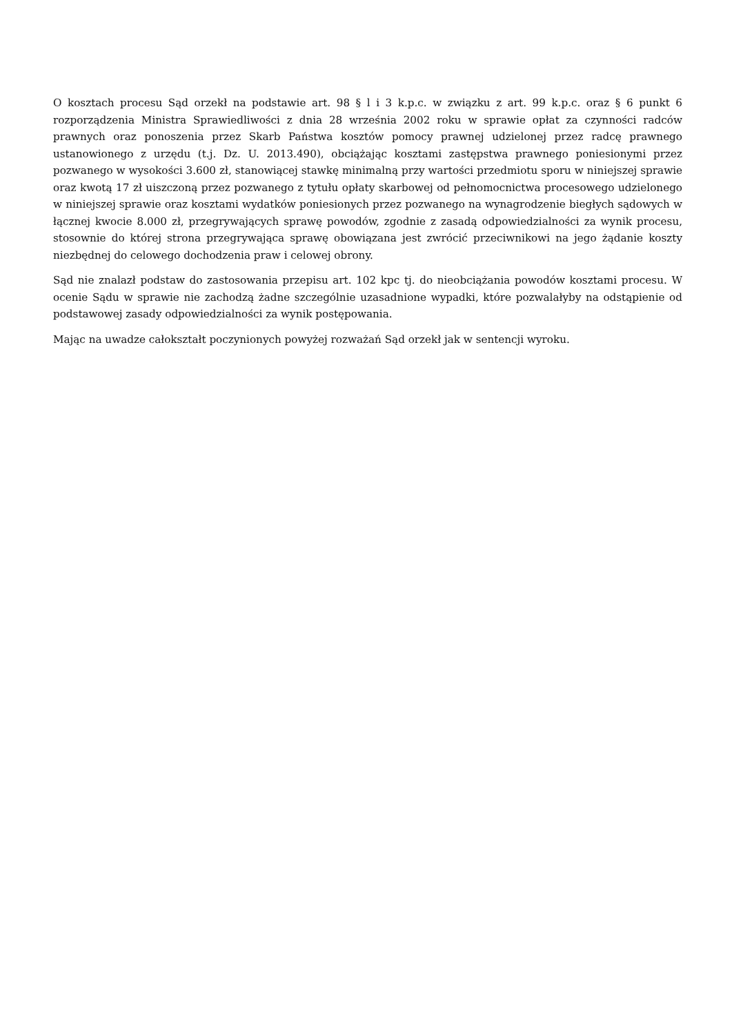O kosztach procesu Sąd orzekł na podstawie art. 98 § l i 3 k.p.c. w związku z art. 99 k.p.c. oraz § 6 punkt 6 rozporządzenia Ministra Sprawiedliwości z dnia 28 września 2002 roku w sprawie opłat za czynności radców prawnych oraz ponoszenia przez Skarb Państwa kosztów pomocy prawnej udzielonej przez radcę prawnego ustanowionego z urzędu (t.j. Dz. U. 2013.490), obciążając kosztami zastępstwa prawnego poniesionymi przez pozwanego w wysokości 3.600 zł, stanowiącej stawkę minimalną przy wartości przedmiotu sporu w niniejszej sprawie oraz kwotą 17 zł uiszczoną przez pozwanego z tytułu opłaty skarbowej od pełnomocnictwa procesowego udzielonego w niniejszej sprawie oraz kosztami wydatków poniesionych przez pozwanego na wynagrodzenie biegłych sądowych w łącznej kwocie 8.000 zł, przegrywających sprawę powodów, zgodnie z zasadą odpowiedzialności za wynik procesu, stosownie do której strona przegrywająca sprawę obowiązana jest zwrócić przeciwnikowi na jego żądanie koszty niezbędnej do celowego dochodzenia praw i celowej obrony.
Sąd nie znalazł podstaw do zastosowania przepisu art. 102 kpc tj. do nieobciążania powodów kosztami procesu. W ocenie Sądu w sprawie nie zachodzą żadne szczególnie uzasadnione wypadki, które pozwalałyby na odstąpienie od podstawowej zasady odpowiedzialności za wynik postępowania.
Mając na uwadze całokształt poczynionych powyżej rozważań Sąd orzekł jak w sentencji wyroku.